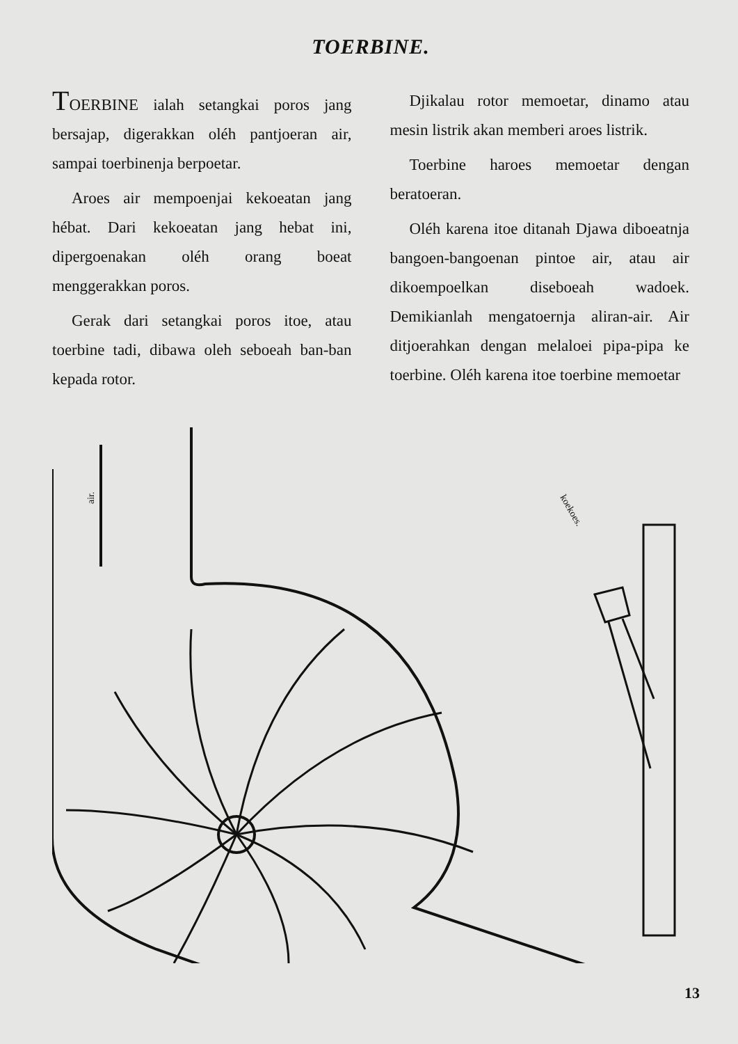TOERBINE.
TOERBINE ialah setangkai poros jang bersajap, digerakkan oléh pantjoeran air, sampai toerbinenja berpoetar.
Aroes air mempoenjai kekoeatan jang hébat. Dari kekoeatan jang hebat ini, dipergoenakan oléh orang boeat menggerakkan poros.
Gerak dari setangkai poros itoe, atau toerbine tadi, dibawa oleh seboeah ban-ban kepada rotor.
Djikalau rotor memoetar, dinamo atau mesin listrik akan memberi aroes listrik.
Toerbine haroes memoetar dengan beratoeran.
Oléh karena itoe ditanah Djawa diboeatnja bangoen-bangoenan pintoe air, atau air dikoempoelkan diseboeah wadoek. Demikianlah mengatoernja aliran-air. Air ditjoerahkan dengan melaloei pipa-pipa ke toerbine. Oléh karena itoe toerbine memoetar
air.
koekoes.
13